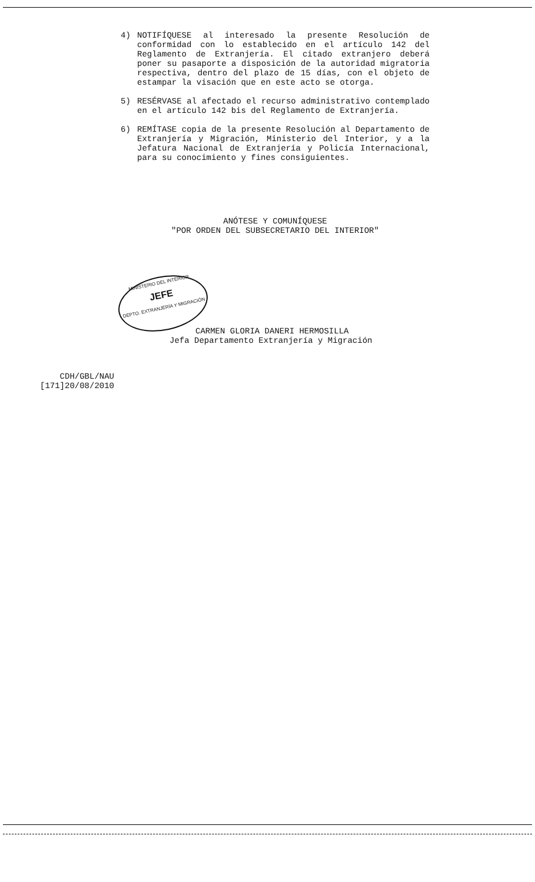4) NOTIFÍQUESE al interesado la presente Resolución de conformidad con lo establecido en el artículo 142 del Reglamento de Extranjería. El citado extranjero deberá poner su pasaporte a disposición de la autoridad migratoria respectiva, dentro del plazo de 15 días, con el objeto de estampar la visación que en este acto se otorga.
5) RESÉRVASE al afectado el recurso administrativo contemplado en el artículo 142 bis del Reglamento de Extranjería.
6) REMÍTASE copia de la presente Resolución al Departamento de Extranjería y Migración, Ministerio del Interior, y a la Jefatura Nacional de Extranjería y Policía Internacional, para su conocimiento y fines consiguientes.
ANÓTESE Y COMUNÍQUESE
"POR ORDEN DEL SUBSECRETARIO DEL INTERIOR"
MINISTERIO DEL INTERIOR
JEFE
DEPTO. EXTRANJERÍA Y MIGRACIÓN
CARMEN GLORIA DANERI HERMOSILLA
Jefa Departamento Extranjería y Migración
CDH/GBL/NAU
[171]20/08/2010